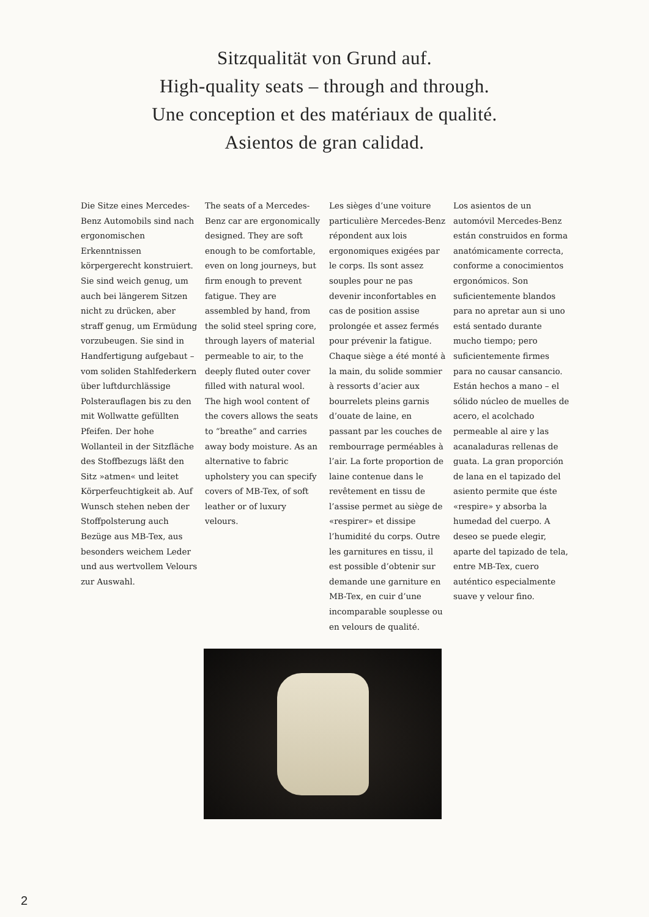Sitzqualität von Grund auf.
High-quality seats – through and through.
Une conception et des matériaux de qualité.
Asientos de gran calidad.
Die Sitze eines Mercedes-Benz Automobils sind nach ergonomischen Erkenntnissen körpergerecht konstruiert. Sie sind weich genug, um auch bei längerem Sitzen nicht zu drücken, aber straff genug, um Ermüdung vorzubeugen. Sie sind in Handfertigung aufgebaut – vom soliden Stahlfederkern über luftdurchlässige Polsterauflagen bis zu den mit Wollwatte gefüllten Pfeifen. Der hohe Wollanteil in der Sitzfläche des Stoffbezugs läßt den Sitz »atmen« und leitet Körperfeuchtigkeit ab. Auf Wunsch stehen neben der Stoffpolsterung auch Bezüge aus MB-Tex, aus besonders weichem Leder und aus wertvollem Velours zur Auswahl.
The seats of a Mercedes-Benz car are ergonomically designed. They are soft enough to be comfortable, even on long journeys, but firm enough to prevent fatigue. They are assembled by hand, from the solid steel spring core, through layers of material permeable to air, to the deeply fluted outer cover filled with natural wool. The high wool content of the covers allows the seats to “breathe” and carries away body moisture. As an alternative to fabric upholstery you can specify covers of MB-Tex, of soft leather or of luxury velours.
Les sièges d’une voiture particulière Mercedes-Benz répondent aux lois ergonomiques exigées par le corps. Ils sont assez souples pour ne pas devenir inconfortables en cas de position assise prolongée et assez fermés pour prévenir la fatigue. Chaque siège a été monté à la main, du solide sommier à ressorts d’acier aux bourrelets pleins garnis d’ouate de laine, en passant par les couches de rembourrage perméables à l’air. La forte proportion de laine contenue dans le revêtement en tissu de l’assise permet au siège de «respirer» et dissipe l’humidité du corps. Outre les garnitures en tissu, il est possible d’obtenir sur demande une garniture en MB-Tex, en cuir d’une incomparable souplesse ou en velours de qualité.
Los asientos de un automóvil Mercedes-Benz están construidos en forma anatómicamente correcta, conforme a conocimientos ergonómicos. Son suficientemente blandos para no apretar aun si uno está sentado durante mucho tiempo; pero suficientemente firmes para no causar cansancio. Están hechos a mano – el sólido núcleo de muelles de acero, el acolchado permeable al aire y las acanaladuras rellenas de guata. La gran proporción de lana en el tapizado del asiento permite que éste «respire» y absorba la humedad del cuerpo. A deseo se puede elegir, aparte del tapizado de tela, entre MB-Tex, cuero auténtico especialmente suave y velour fino.
2